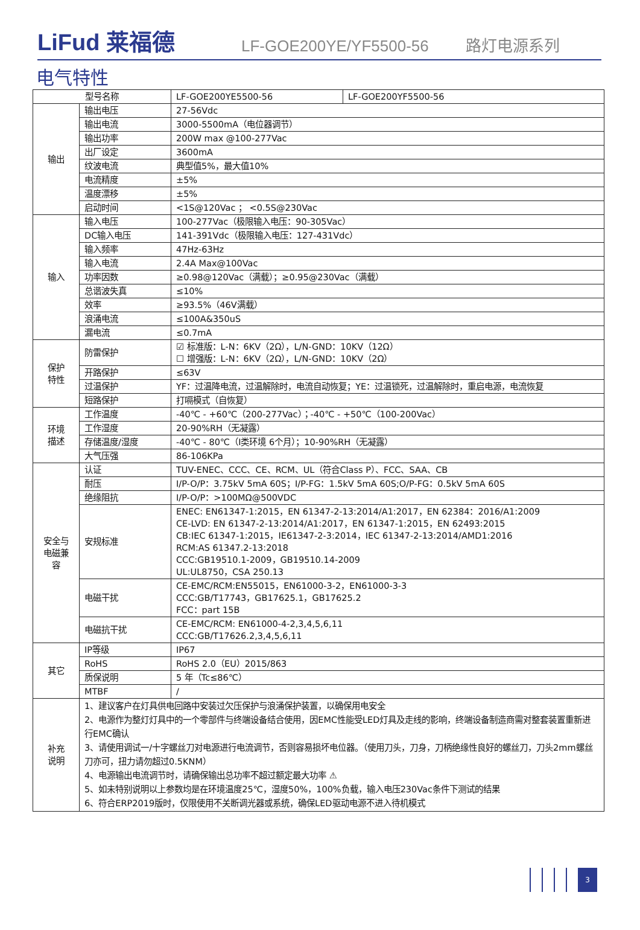LiFud 莱福德
LF-GOE200YE/YF5500-56
路灯电源系列
电气特性
| 型号名称 | | LF-GOE200YE5500-56 | LF-GOE200YF5500-56 |
| 输出 | 输出电压 | 27-56Vdc | |
| | 输出电流 | 3000-5500mA（电位器调节） | |
| | 输出功率 | 200W max @100-277Vac | |
| | 出厂设定 | 3600mA | |
| | 纹波电流 | 典型值5%，最大值10% | |
| | 电流精度 | ±5% | |
| | 温度漂移 | ±5% | |
| | 启动时间 | <1S@120Vac ； <0.5S@230Vac | |
| 输入 | 输入电压 | 100-277Vac（极限输入电压：90-305Vac） | |
| | DC输入电压 | 141-391Vdc（极限输入电压：127-431Vdc） | |
| | 输入频率 | 47Hz-63Hz | |
| | 输入电流 | 2.4A Max@100Vac | |
| | 功率因数 | ≥0.98@120Vac（满载）；≥0.95@230Vac（满载） | |
| | 总谐波失真 | ≤10% | |
| | 效率 | ≥93.5%（46V满载） | |
| | 浪涌电流 | ≤100A&350uS | |
| | 漏电流 | ≤0.7mA | |
| 保护 特性 | 防雷保护 | ☑ 标准版：L-N：6KV（2Ω），L/N-GND：10KV（12Ω） ☐ 增强版：L-N：6KV（2Ω），L/N-GND：10KV（2Ω） | |
| | 开路保护 | ≤63V | |
| | 过温保护 | YF：过温降电流，过温解除时，电流自动恢复；YE：过温锁死，过温解除时，重启电源，电流恢复 | |
| | 短路保护 | 打嗝模式（自恢复） | |
| 环境 描述 | 工作温度 | -40℃ - +60℃（200-277Vac）；-40℃ - +50℃（100-200Vac） | |
| | 工作湿度 | 20-90%RH（无凝露） | |
| | 存储温度/湿度 | -40℃ - 80℃（Ⅰ类环境 6个月）；10-90%RH（无凝露） | |
| | 大气压强 | 86-106KPa | |
| 安全与 电磁兼 容 | 认证 | TUV-ENEC、CCC、CE、RCM、UL（符合Class P）、FCC、SAA、CB | |
| | 耐压 | I/P-O/P：3.75kV 5mA 60S；I/P-FG：1.5kV 5mA 60S;O/P-FG：0.5kV 5mA 60S | |
| | 绝缘阻抗 | I/P-O/P：>100MΩ@500VDC | |
| | 安规标准 | ENEC: EN61347-1:2015，EN 61347-2-13:2014/A1:2017，EN 62384：2016/A1:2009 CE-LVD: EN 61347-2-13:2014/A1:2017，EN 61347-1:2015，EN 62493:2015 CB:IEC 61347-1:2015，IE61347-2-3:2014，IEC 61347-2-13:2014/AMD1:2016 RCM:AS 61347.2-13:2018 CCC:GB19510.1-2009，GB19510.14-2009 UL:UL8750，CSA 250.13 | |
| | 电磁干扰 | CE-EMC/RCM:EN55015，EN61000-3-2，EN61000-3-3 CCC:GB/T17743，GB17625.1，GB17625.2 FCC：part 15B | |
| | 电磁抗干扰 | CE-EMC/RCM: EN61000-4-2,3,4,5,6,11 CCC:GB/T17626.2,3,4,5,6,11 | |
| 其它 | IP等级 | IP67 | |
| | RoHS | RoHS 2.0（EU）2015/863 | |
| | 质保说明 | 5 年（Tc≤86℃） | |
| | MTBF | / | |
| 补充 说明 | 1、建议客户在灯具供电回路中安装过欠压保护与浪涌保护装置，以确保用电安全 2、电源作为整灯灯具中的一个零部件与终端设备结合使用，因EMC性能受LED灯具及走线的影响，终端设备制造商需对整套装置重新进行EMC确认 3、请使用调试一/十字螺丝刀对电源进行电流调节，否则容易损坏电位器。（使用刀头，刀身，刀柄绝缘性良好的螺丝刀，刀头2mm螺丝刀亦可，扭力请勿超过0.5KNM） 4、电源输出电流调节时，请确保输出总功率不超过额定最大功率 ⚠ 5、如未特别说明以上参数均是在环境温度25℃，湿度50%，100%负载，输入电压230Vac条件下测试的结果 6、符合ERP2019版时，仅限使用不关断调光器或系统，确保LED驱动电源不进入待机模式 | | |
3